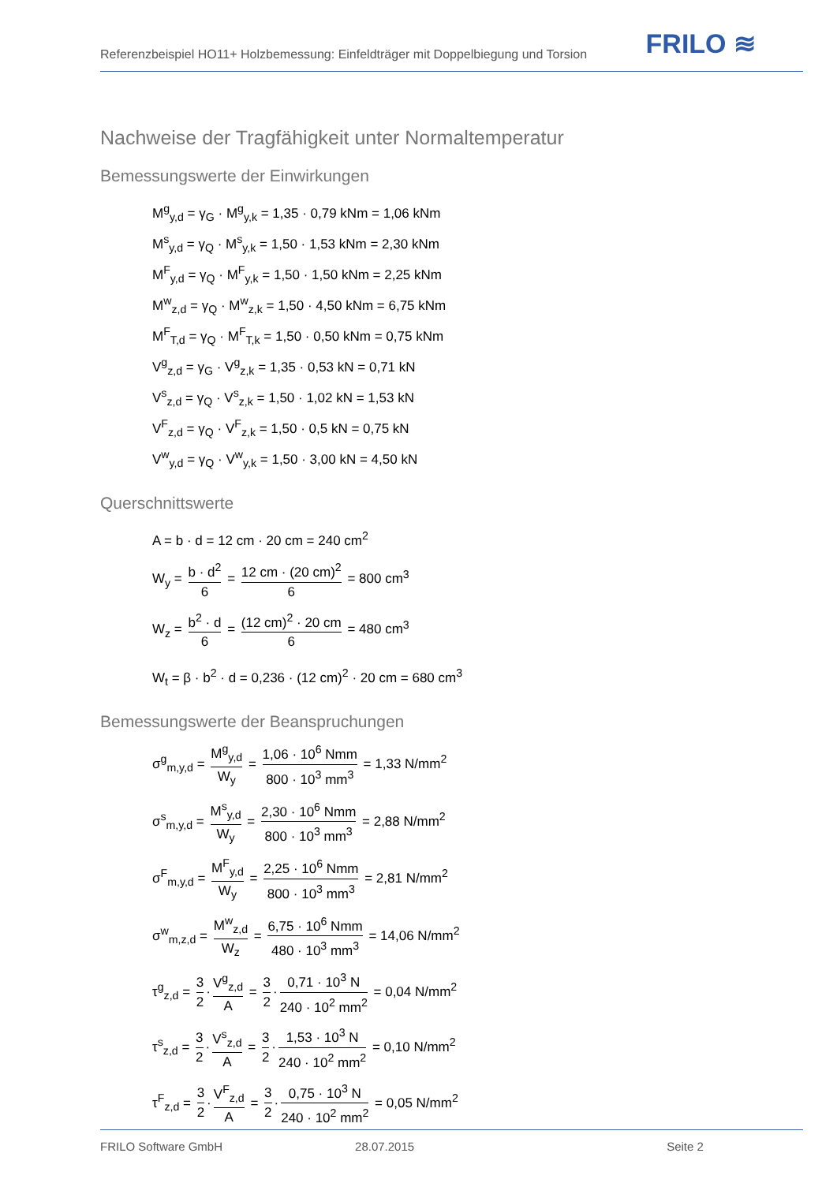Referenzbeispiel HO11+ Holzbemessung: Einfeldträger mit Doppelbiegung und Torsion
FRILO ≋
Nachweise der Tragfähigkeit unter Normaltemperatur
Bemessungswerte der Einwirkungen
M<sup>g</sup><sub>y,d</sub> = γ<sub>G</sub> · M<sup>g</sup><sub>y,k</sub> = 1,35 · 0,79 kNm = 1,06 kNm
M<sup>s</sup><sub>y,d</sub> = γ<sub>Q</sub> · M<sup>s</sup><sub>y,k</sub> = 1,50 · 1,53 kNm = 2,30 kNm
M<sup>F</sup><sub>y,d</sub> = γ<sub>Q</sub> · M<sup>F</sup><sub>y,k</sub> = 1,50 · 1,50 kNm = 2,25 kNm
M<sup>w</sup><sub>z,d</sub> = γ<sub>Q</sub> · M<sup>w</sup><sub>z,k</sub> = 1,50 · 4,50 kNm = 6,75 kNm
M<sup>F</sup><sub>T,d</sub> = γ<sub>Q</sub> · M<sup>F</sup><sub>T,k</sub> = 1,50 · 0,50 kNm = 0,75 kNm
V<sup>g</sup><sub>z,d</sub> = γ<sub>G</sub> · V<sup>g</sup><sub>z,k</sub> = 1,35 · 0,53 kN = 0,71 kN
V<sup>s</sup><sub>z,d</sub> = γ<sub>Q</sub> · V<sup>s</sup><sub>z,k</sub> = 1,50 · 1,02 kN = 1,53 kN
V<sup>F</sup><sub>z,d</sub> = γ<sub>Q</sub> · V<sup>F</sup><sub>z,k</sub> = 1,50 · 0,5 kN = 0,75 kN
V<sup>w</sup><sub>y,d</sub> = γ<sub>Q</sub> · V<sup>w</sup><sub>y,k</sub> = 1,50 · 3,00 kN = 4,50 kN
Querschnittswerte
A = b · d = 12 cm · 20 cm = 240 cm<sup>2</sup>
W<sub>y</sub> = b · d<sup>2</sup> 6 = 12 cm · (20 cm)<sup>2</sup> 6 = 800 cm<sup>3</sup>
W<sub>z</sub> = b<sup>2</sup> · d 6 = (12 cm)<sup>2</sup> · 20 cm 6 = 480 cm<sup>3</sup>
W<sub>t</sub> = β · b<sup>2</sup> · d = 0,236 · (12 cm)<sup>2</sup> · 20 cm = 680 cm<sup>3</sup>
Bemessungswerte der Beanspruchungen
σ<sup>g</sup><sub>m,y,d</sub> = M<sup>g</sup><sub>y,d</sub> W<sub>y</sub> = 1,06 · 10<sup>6</sup> Nmm 800 · 10<sup>3</sup> mm<sup>3</sup> = 1,33 N/mm<sup>2</sup>
σ<sup>s</sup><sub>m,y,d</sub> = M<sup>s</sup><sub>y,d</sub> W<sub>y</sub> = 2,30 · 10<sup>6</sup> Nmm 800 · 10<sup>3</sup> mm<sup>3</sup> = 2,88 N/mm<sup>2</sup>
σ<sup>F</sup><sub>m,y,d</sub> = M<sup>F</sup><sub>y,d</sub> W<sub>y</sub> = 2,25 · 10<sup>6</sup> Nmm 800 · 10<sup>3</sup> mm<sup>3</sup> = 2,81 N/mm<sup>2</sup>
σ<sup>w</sup><sub>m,z,d</sub> = M<sup>w</sup><sub>z,d</sub> W<sub>z</sub> = 6,75 · 10<sup>6</sup> Nmm 480 · 10<sup>3</sup> mm<sup>3</sup> = 14,06 N/mm<sup>2</sup>
τ<sup>g</sup><sub>z,d</sub> = 3 2 · V<sup>g</sup><sub>z,d</sub> A = 3 2 · 0,71 · 10<sup>3</sup> N 240 · 10<sup>2</sup> mm<sup>2</sup> = 0,04 N/mm<sup>2</sup>
τ<sup>s</sup><sub>z,d</sub> = 3 2 · V<sup>s</sup><sub>z,d</sub> A = 3 2 · 1,53 · 10<sup>3</sup> N 240 · 10<sup>2</sup> mm<sup>2</sup> = 0,10 N/mm<sup>2</sup>
τ<sup>F</sup><sub>z,d</sub> = 3 2 · V<sup>F</sup><sub>z,d</sub> A = 3 2 · 0,75 · 10<sup>3</sup> N 240 · 10<sup>2</sup> mm<sup>2</sup> = 0,05 N/mm<sup>2</sup>
FRILO Software GmbH 28.07.2015 Seite 2